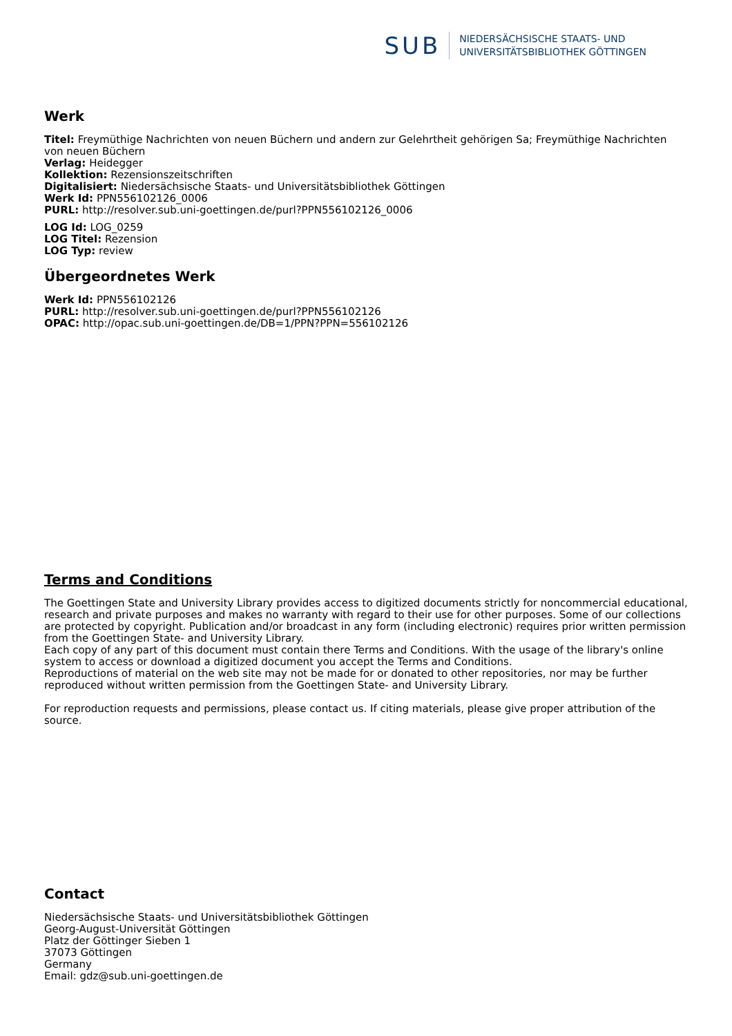SUB
NIEDERSÄCHSISCHE STAATS- UND
UNIVERSITÄTSBIBLIOTHEK GÖTTINGEN
Werk
Titel: Freymüthige Nachrichten von neuen Büchern und andern zur Gelehrtheit gehörigen Sa; Freymüthige Nachrichten von neuen Büchern
Verlag: Heidegger
Kollektion: Rezensionszeitschriften
Digitalisiert: Niedersächsische Staats- und Universitätsbibliothek Göttingen
Werk Id: PPN556102126_0006
PURL: http://resolver.sub.uni-goettingen.de/purl?PPN556102126_0006
LOG Id: LOG_0259
LOG Titel: Rezension
LOG Typ: review
Übergeordnetes Werk
Werk Id: PPN556102126
PURL: http://resolver.sub.uni-goettingen.de/purl?PPN556102126
OPAC: http://opac.sub.uni-goettingen.de/DB=1/PPN?PPN=556102126
Terms and Conditions
The Goettingen State and University Library provides access to digitized documents strictly for noncommercial educational, research and private purposes and makes no warranty with regard to their use for other purposes. Some of our collections are protected by copyright. Publication and/or broadcast in any form (including electronic) requires prior written permission from the Goettingen State- and University Library.
Each copy of any part of this document must contain there Terms and Conditions. With the usage of the library's online system to access or download a digitized document you accept the Terms and Conditions.
Reproductions of material on the web site may not be made for or donated to other repositories, nor may be further reproduced without written permission from the Goettingen State- and University Library.
For reproduction requests and permissions, please contact us. If citing materials, please give proper attribution of the source.
Contact
Niedersächsische Staats- und Universitätsbibliothek Göttingen
Georg-August-Universität Göttingen
Platz der Göttinger Sieben 1
37073 Göttingen
Germany
Email: gdz@sub.uni-goettingen.de